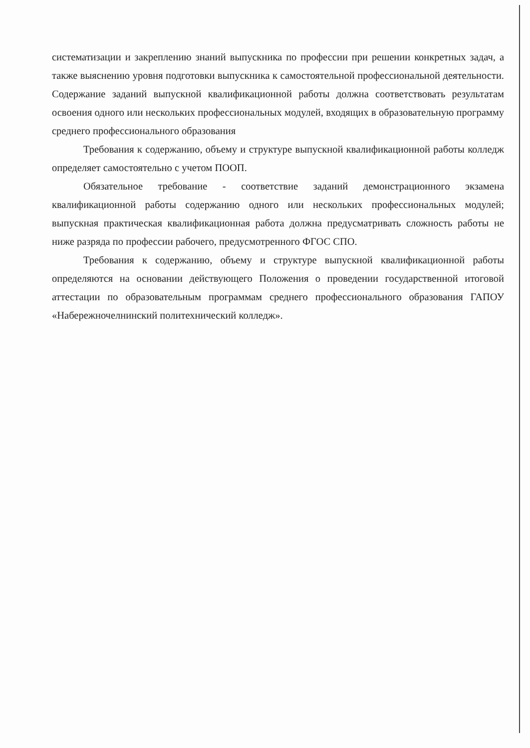систематизации и закреплению знаний выпускника по профессии при решении конкретных задач, а также выяснению уровня подготовки выпускника к самостоятельной профессиональной деятельности. Содержание заданий выпускной квалификационной работы должна соответствовать результатам освоения одного или нескольких профессиональных модулей, входящих в образовательную программу среднего профессионального образования
Требования к содержанию, объему и структуре выпускной квалификационной работы колледж определяет самостоятельно с учетом ПООП.
Обязательное требование - соответствие заданий демонстрационного экзамена квалификационной работы содержанию одного или нескольких профессиональных модулей; выпускная практическая квалификационная работа должна предусматривать сложность работы не ниже разряда по профессии рабочего, предусмотренного ФГОС СПО.
Требования к содержанию, объему и структуре выпускной квалификационной работы определяются на основании действующего Положения о проведении государственной итоговой аттестации по образовательным программам среднего профессионального образования ГАПОУ «Набережночелнинский политехнический колледж».